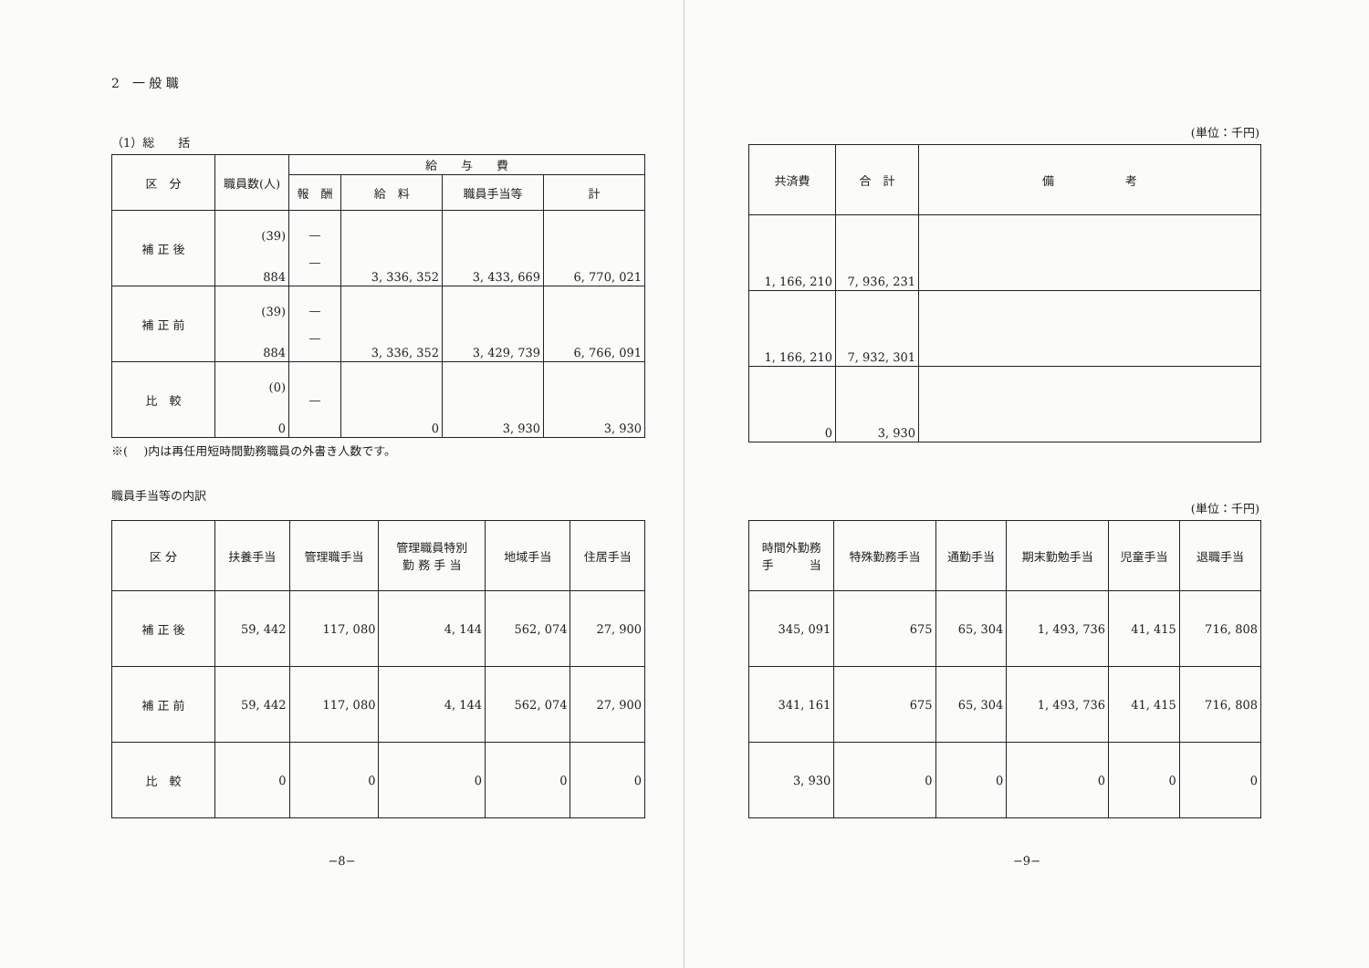2　一 般 職
（1）総　　括
| 区 分 | 職員数(人) | 給 与 費 | | | |
| --- | --- | --- | --- | --- | --- |
| | | 報 酬 | 給 料 | 職員手当等 | 計 |
| 補 正 後 | (39) 884 | — — | 3, 336, 352 | 3, 433, 669 | 6, 770, 021 |
| 補 正 前 | (39) 884 | — — | 3, 336, 352 | 3, 429, 739 | 6, 766, 091 |
| 比 較 | (0) 0 | — | 0 | 3, 930 | 3, 930 |
※(　 )内は再任用短時間勤務職員の外書き人数です。
職員手当等の内訳
| 区 分 | 扶養手当 | 管理職手当 | 管理職員特別 勤 務 手 当 | 地域手当 | 住居手当 |
| --- | --- | --- | --- | --- | --- |
| 補 正 後 | 59, 442 | 117, 080 | 4, 144 | 562, 074 | 27, 900 |
| 補 正 前 | 59, 442 | 117, 080 | 4, 144 | 562, 074 | 27, 900 |
| 比 較 | 0 | 0 | 0 | 0 | 0 |
−8−
(単位：千円)
| 共済費 | 合 計 | 備 考 |
| --- | --- | --- |
| 1, 166, 210 | 7, 936, 231 | |
| 1, 166, 210 | 7, 932, 301 | |
| 0 | 3, 930 | |
(単位：千円)
| 時間外勤務 手 当 | 特殊勤務手当 | 通勤手当 | 期末勤勉手当 | 児童手当 | 退職手当 |
| --- | --- | --- | --- | --- | --- |
| 345, 091 | 675 | 65, 304 | 1, 493, 736 | 41, 415 | 716, 808 |
| 341, 161 | 675 | 65, 304 | 1, 493, 736 | 41, 415 | 716, 808 |
| 3, 930 | 0 | 0 | 0 | 0 | 0 |
−9−